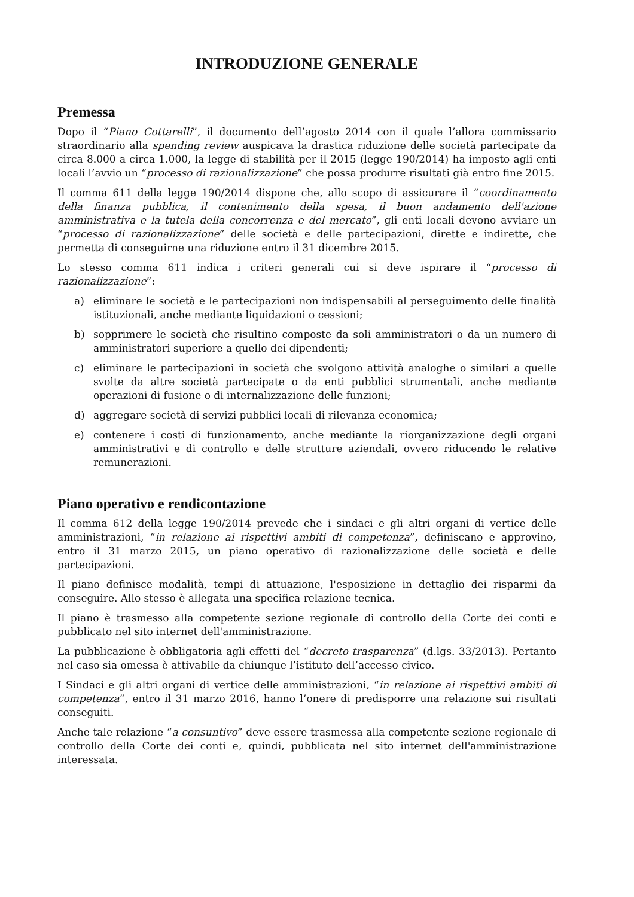INTRODUZIONE GENERALE
Premessa
Dopo il “Piano Cottarelli”, il documento dell’agosto 2014 con il quale l’allora commissario straordinario alla spending review auspicava la drastica riduzione delle società partecipate da circa 8.000 a circa 1.000, la legge di stabilità per il 2015 (legge 190/2014) ha imposto agli enti locali l’avvio un “processo di razionalizzazione” che possa produrre risultati già entro fine 2015.
Il comma 611 della legge 190/2014 dispone che, allo scopo di assicurare il “coordinamento della finanza pubblica, il contenimento della spesa, il buon andamento dell'azione amministrativa e la tutela della concorrenza e del mercato”, gli enti locali devono avviare un “processo di razionalizzazione” delle società e delle partecipazioni, dirette e indirette, che permetta di conseguirne una riduzione entro il 31 dicembre 2015.
Lo stesso comma 611 indica i criteri generali cui si deve ispirare il “processo di razionalizzazione”:
a) eliminare le società e le partecipazioni non indispensabili al perseguimento delle finalità istituzionali, anche mediante liquidazioni o cessioni;
b) sopprimere le società che risultino composte da soli amministratori o da un numero di amministratori superiore a quello dei dipendenti;
c) eliminare le partecipazioni in società che svolgono attività analoghe o similari a quelle svolte da altre società partecipate o da enti pubblici strumentali, anche mediante operazioni di fusione o di internalizzazione delle funzioni;
d) aggregare società di servizi pubblici locali di rilevanza economica;
e) contenere i costi di funzionamento, anche mediante la riorganizzazione degli organi amministrativi e di controllo e delle strutture aziendali, ovvero riducendo le relative remunerazioni.
Piano operativo e rendicontazione
Il comma 612 della legge 190/2014 prevede che i sindaci e gli altri organi di vertice delle amministrazioni, “in relazione ai rispettivi ambiti di competenza”, definiscano e approvino, entro il 31 marzo 2015, un piano operativo di razionalizzazione delle società e delle partecipazioni.
Il piano definisce modalità, tempi di attuazione, l'esposizione in dettaglio dei risparmi da conseguire. Allo stesso è allegata una specifica relazione tecnica.
Il piano è trasmesso alla competente sezione regionale di controllo della Corte dei conti e pubblicato nel sito internet dell'amministrazione.
La pubblicazione è obbligatoria agli effetti del “decreto trasparenza” (d.lgs. 33/2013). Pertanto nel caso sia omessa è attivabile da chiunque l’istituto dell’accesso civico.
I Sindaci e gli altri organi di vertice delle amministrazioni, “in relazione ai rispettivi ambiti di competenza”, entro il 31 marzo 2016, hanno l’onere di predisporre una relazione sui risultati conseguiti.
Anche tale relazione “a consuntivo” deve essere trasmessa alla competente sezione regionale di controllo della Corte dei conti e, quindi, pubblicata nel sito internet dell'amministrazione interessata.